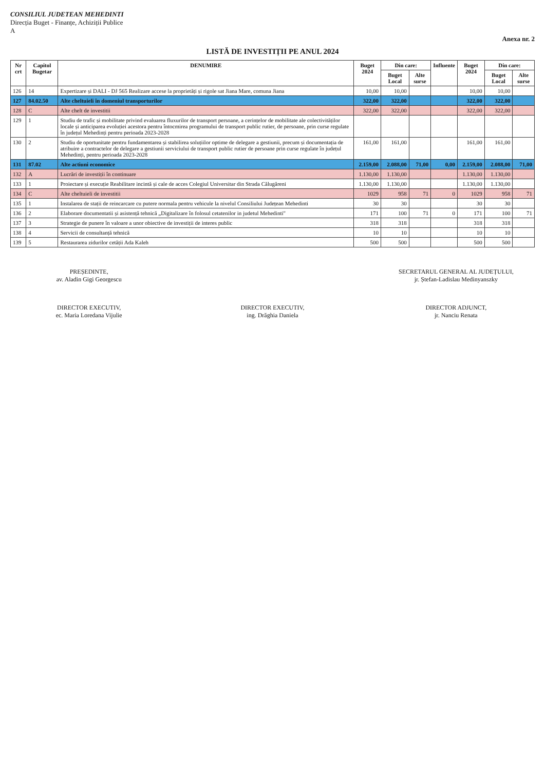CONSILIUL JUDETEAN MEHEDINTI
Direcția Buget - Finanțe, Achiziții Publice
A
Anexa nr. 2
LISTĂ DE INVESTIȚII PE ANUL 2024
| Nr crt | Capitol Bugetar | DENUMIRE | Buget 2024 | Din care: | | Influente | Buget 2024 | Din care: | |
| --- | --- | --- | --- | --- | --- | --- | --- | --- | --- |
| | | | | Buget Local | Alte surse | | | Buget Local | Alte surse |
| 126 | 14 | Expertizare și DALI - DJ 565 Realizare accese la proprietăți și rigole sat Jiana Mare, comuna Jiana | 10,00 | 10,00 | | | 10,00 | 10,00 | |
| 127 | 84.02.50 | Alte cheltuieli în domeniul transporturilor | 322,00 | 322,00 | | | 322,00 | 322,00 | |
| 128 | C | Alte chelt de investitii | 322,00 | 322,00 | | | 322,00 | 322,00 | |
| 129 | 1 | Studiu de trafic și mobilitate privind evaluarea fluxurilor de transport persoane, a cerințelor de mobilitate ale colectivităților locale și anticiparea evoluției acestora pentru întocmirea programului de transport public rutier, de persoane, prin curse regulate în județul Mehedinți pentru perioada 2023-2028 | | | | | | | |
| 130 | 2 | Studiu de oportunitate pentru fundamentarea și stabilirea soluțiilor optime de delegare a gestiunii, precum și documentația de atribuire a contractelor de delegare a gestiunii serviciului de transport public rutier de persoane prin curse regulate în județul Mehedinți, pentru perioada 2023-2028 | 161,00 | 161,00 | | | 161,00 | 161,00 | |
| 131 | 87.02 | Alte actiuni economice | 2.159,00 | 2.088,00 | 71,00 | 0,00 | 2.159,00 | 2.088,00 | 71,00 |
| 132 | A | Lucrări de investiții în continuare | 1.130,00 | 1.130,00 | | | 1.130,00 | 1.130,00 | |
| 133 | 1 | Proiectare și execuție Reabilitare incintă și cale de acces Colegiul Universitar din Strada Călugăreni | 1.130,00 | 1.130,00 | | | 1.130,00 | 1.130,00 | |
| 134 | C | Alte cheltuieli de investitii | 1029 | 958 | 71 | 0 | 1029 | 958 | 71 |
| 135 | 1 | Instalarea de stații de reincarcare cu putere normala pentru vehicule la nivelul Consiliului Județean Mehedinti | 30 | 30 | | | 30 | 30 | |
| 136 | 2 | Elaborare documentatii și asistență tehnică „Digitalizare în folosul cetatenilor in judetul Mehedinti" | 171 | 100 | 71 | 0 | 171 | 100 | 71 |
| 137 | 3 | Strategie de punere în valoare a unor obiective de investiții de interes public | 318 | 318 | | | 318 | 318 | |
| 138 | 4 | Servicii de consultanță tehnică | 10 | 10 | | | 10 | 10 | |
| 139 | 5 | Restaurarea zidurilor cetății Ada Kaleh | 500 | 500 | | | 500 | 500 | |
PREȘEDINTE,
av. Aladin Gigi Georgescu
SECRETARUL GENERAL AL JUDEȚULUI,
jr. Ștefan-Ladislau Medinyanszky
DIRECTOR EXECUTIV,
ec. Maria Loredana Vijulie
DIRECTOR EXECUTIV,
ing. Drăghia Daniela
DIRECTOR ADJUNCT,
jr. Nanciu Renata